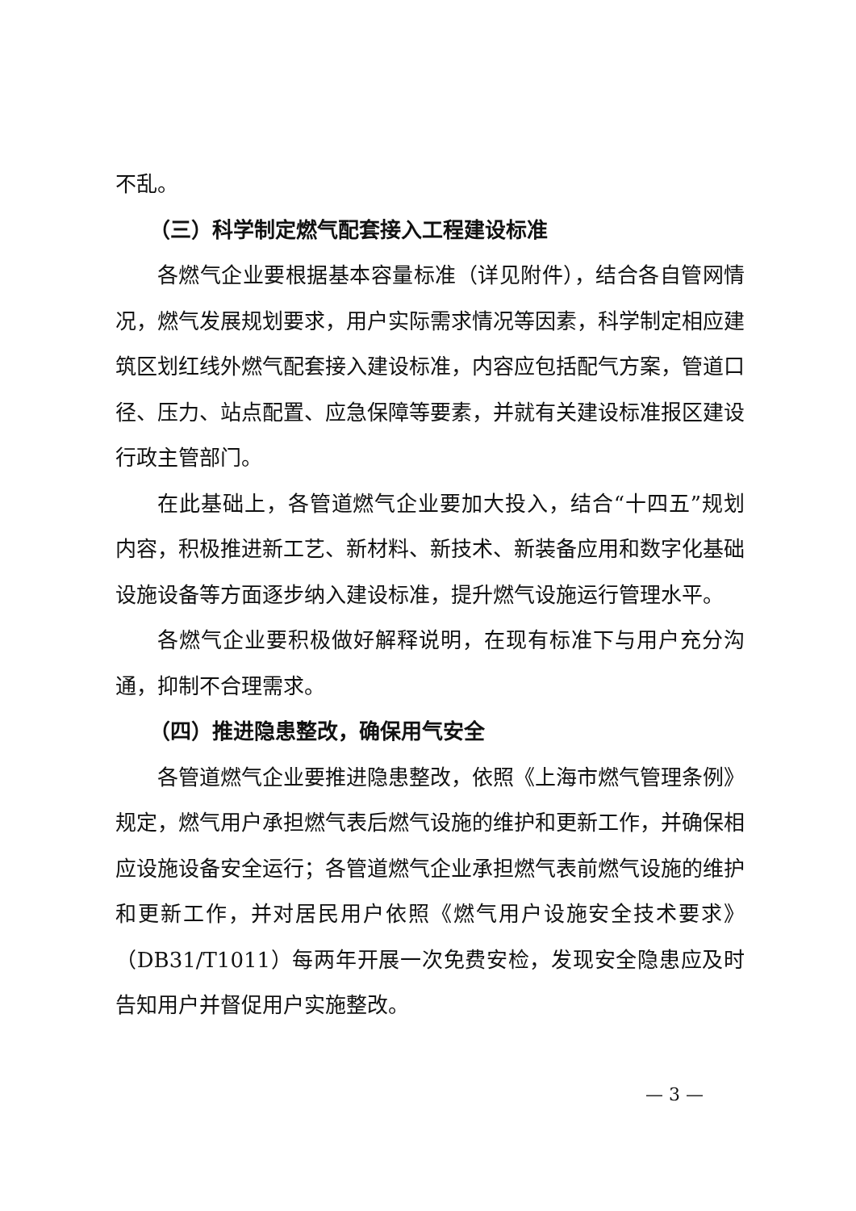不乱。
（三）科学制定燃气配套接入工程建设标准
各燃气企业要根据基本容量标准（详见附件），结合各自管网情况，燃气发展规划要求，用户实际需求情况等因素，科学制定相应建筑区划红线外燃气配套接入建设标准，内容应包括配气方案，管道口径、压力、站点配置、应急保障等要素，并就有关建设标准报区建设行政主管部门。
在此基础上，各管道燃气企业要加大投入，结合“十四五”规划内容，积极推进新工艺、新材料、新技术、新装备应用和数字化基础设施设备等方面逐步纳入建设标准，提升燃气设施运行管理水平。
各燃气企业要积极做好解释说明，在现有标准下与用户充分沟通，抑制不合理需求。
（四）推进隐患整改，确保用气安全
各管道燃气企业要推进隐患整改，依照《上海市燃气管理条例》规定，燃气用户承担燃气表后燃气设施的维护和更新工作，并确保相应设施设备安全运行；各管道燃气企业承担燃气表前燃气设施的维护和更新工作，并对居民用户依照《燃气用户设施安全技术要求》（DB31/T1011）每两年开展一次免费安检，发现安全隐患应及时告知用户并督促用户实施整改。
— 3 —